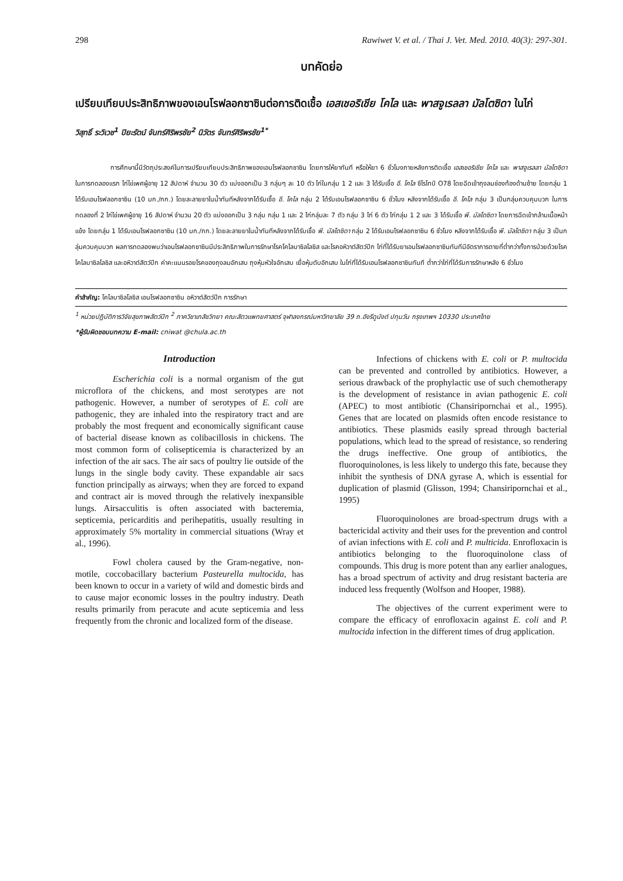298 Rawiwet V. et al. / Thai J. Vet. Med. 2010. 40(3): 297-301.
บทคัดย่อ
เปรียบเทียบประสิทธิภาพของเอนโรฟลอกซาซินต่อการติดเชื้อ เอสเชอริเชีย โคไล และ พาสจูเรลลา มัลโตซิดา ในไก่
วิสุทธิ์ ระวิเวช<sup>1</sup> ปิยะรัตน์ จันทร์ศิริพรชัย<sup>2</sup> นิวัตร จันทร์ศิริพรชัย<sup>1*</sup>
การศึกษานี้มีวัตถุประสงค์ในการเปรียบเทียบประสิทธิภาพของเอนโรฟลอกซาซิน โดยการให้ยาทันที หรือให้ยา 6 ชั่วโมงภายหลังการติดเชื้อ เอสเชอริเชีย โคไล และ พาสจูเรลลา มัลโตซิดา ในการทดลองแรก ไก่ไข่เพศผู้อายุ 12 สัปดาห์ จำนวน 30 ตัว แบ่งออกเป็น 3 กลุ่มๆ ละ 10 ตัว ไก่ในกลุ่ม 1 2 และ 3 ได้รับเชื้อ อี. โคไล ซีโรไทป์ O78 โดยฉีดเข้าถุงลมช่องท้องด้านซ้าย โดยกลุ่ม 1 ได้รับเอนโรฟลอกซาซิน (10 มก./กก.) โดยละลายยาในน้ำทันทีหลังจากได้รับเชื้อ อี. โคไล กลุ่ม 2 ได้รับเอนโรฟลอกซาซิน 6 ชั่วโมง หลังจากได้รับเชื้อ อี. โคไล กลุ่ม 3 เป็นกลุ่มควบคุมบวก ในการทดลองที่ 2 ไก่ไข่เพศผู้อายุ 16 สัปดาห์ จำนวน 20 ตัว แบ่งออกเป็น 3 กลุ่ม กลุ่ม 1 และ 2 ไก่กลุ่มละ 7 ตัว กลุ่ม 3 ไก่ 6 ตัว ไก่กลุ่ม 1 2 และ 3 ได้รับเชื้อ พี. มัลโตซิดา โดยการฉีดเข้ากล้ามเนื้อหน้าแข้ง โดยกลุ่ม 1 ได้รับเอนโรฟลอกซาซิน (10 มก./กก.) โดยละลายยาในน้ำทันทีหลังจากได้รับเชื้อ พี. มัลโตซิดา กลุ่ม 2 ได้รับเอนโรฟลอกซาซิน 6 ชั่วโมง หลังจากได้รับเชื้อ พี. มัลโตซิดา กลุ่ม 3 เป็นกลุ่มควบคุมบวก ผลการทดลองพบว่าเอนโรฟลอกซาซินมีประสิทธิภาพในการรักษาโรคโคไลบาซิลโลซิส และโรคอหิวาต์สัตว์ปีก ไก่ที่ได้รับยาเอนโรฟลอกซาซินทันทีมีอัตราการตายที่ต่ำกว่าทั้งการป่วยด้วยโรคโคไลบาซิลโลซิส และอหิวาต์สัตว์ปีก ค่าคะแนนรอยโรคของถุงลมอักเสบ ถุงหุ้มหัวใจอักเสบ เยื่อหุ้มตับอักเสบ ในไก่ที่ได้รับเอนโรฟลอกซาซินทันที ต่ำกว่าไก่ที่ได้รับการรักษาหลัง 6 ชั่วโมง
คำสำคัญ: โคไลบาซิลโลซิส เอนโรฟลอกซาซิน อหิวาต์สัตว์ปีก การรักษา
<sup>1</sup> หน่วยปฏิบัติการวิจัยสุขภาพสัตว์ปีก <sup>2</sup> ภาควิชาเภสัชวิทยา คณะสัตวแพทยศาสตร์ จุฬาลงกรณ์มหาวิทยาลัย 39 ถ.อังรีดูนังต์ ปทุมวัน กรุงเทพฯ 10330 ประเทศไทย
*ผู้รับผิดชอบบทความ E-mail: cniwat @chula.ac.th
Introduction
Escherichia coli is a normal organism of the gut microflora of the chickens, and most serotypes are not pathogenic. However, a number of serotypes of E. coli are pathogenic, they are inhaled into the respiratory tract and are probably the most frequent and economically significant cause of bacterial disease known as colibacillosis in chickens. The most common form of colisepticemia is characterized by an infection of the air sacs. The air sacs of poultry lie outside of the lungs in the single body cavity. These expandable air sacs function principally as airways; when they are forced to expand and contract air is moved through the relatively inexpansible lungs. Airsacculitis is often associated with bacteremia, septicemia, pericarditis and perihepatitis, usually resulting in approximately 5% mortality in commercial situations (Wray et al., 1996).
Fowl cholera caused by the Gram-negative, non-motile, coccobacillary bacterium Pasteurella multocida, has been known to occur in a variety of wild and domestic birds and to cause major economic losses in the poultry industry. Death results primarily from peracute and acute septicemia and less frequently from the chronic and localized form of the disease.
Infections of chickens with E. coli or P. multocida can be prevented and controlled by antibiotics. However, a serious drawback of the prophylactic use of such chemotherapy is the development of resistance in avian pathogenic E. coli (APEC) to most antibiotic (Chansiripornchai et al., 1995). Genes that are located on plasmids often encode resistance to antibiotics. These plasmids easily spread through bacterial populations, which lead to the spread of resistance, so rendering the drugs ineffective. One group of antibiotics, the fluoroquinolones, is less likely to undergo this fate, because they inhibit the synthesis of DNA gyrase A, which is essential for duplication of plasmid (Glisson, 1994; Chansiripornchai et al., 1995)
Fluoroquinolones are broad-spectrum drugs with a bactericidal activity and their uses for the prevention and control of avian infections with E. coli and P. multicida. Enrofloxacin is antibiotics belonging to the fluoroquinolone class of compounds. This drug is more potent than any earlier analogues, has a broad spectrum of activity and drug resistant bacteria are induced less frequently (Wolfson and Hooper, 1988).
The objectives of the current experiment were to compare the efficacy of enrofloxacin against E. coli and P. multocida infection in the different times of drug application.